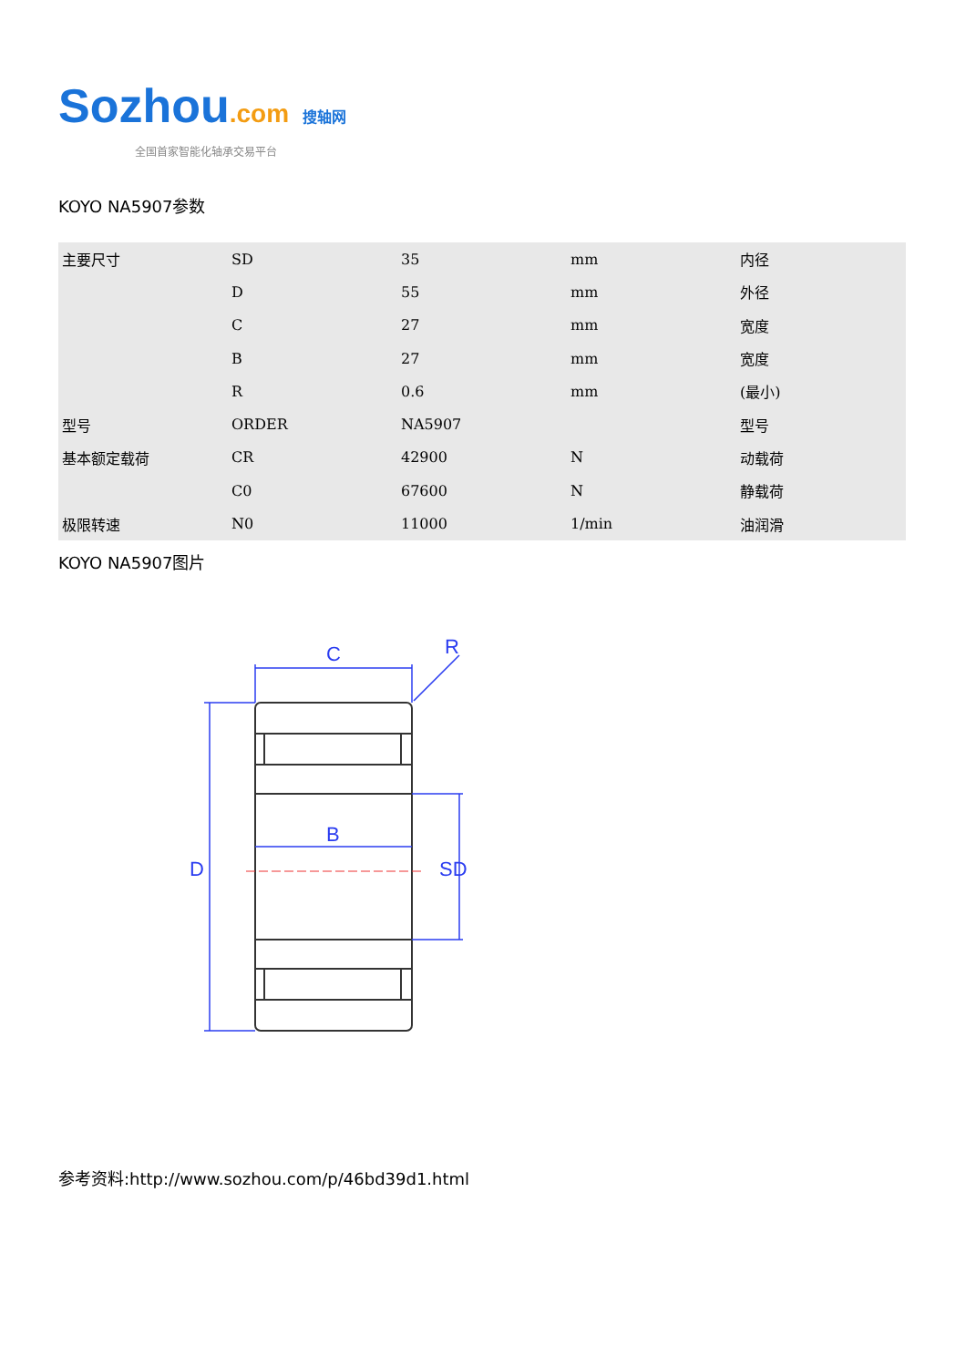Sozhou.com 搜轴网
全国首家智能化轴承交易平台
KOYO NA5907参数
| 主要尺寸 | SD | 35 | mm | 内径 |
| | D | 55 | mm | 外径 |
| | C | 27 | mm | 宽度 |
| | B | 27 | mm | 宽度 |
| | R | 0.6 | mm | (最小) |
| 型号 | ORDER | NA5907 | | 型号 |
| 基本额定载荷 | CR | 42900 | N | 动载荷 |
| | C0 | 67600 | N | 静载荷 |
| 极限转速 | N0 | 11000 | 1/min | 油润滑 |
KOYO NA5907图片
C
B
D
SD
R
参考资料:http://www.sozhou.com/p/46bd39d1.html